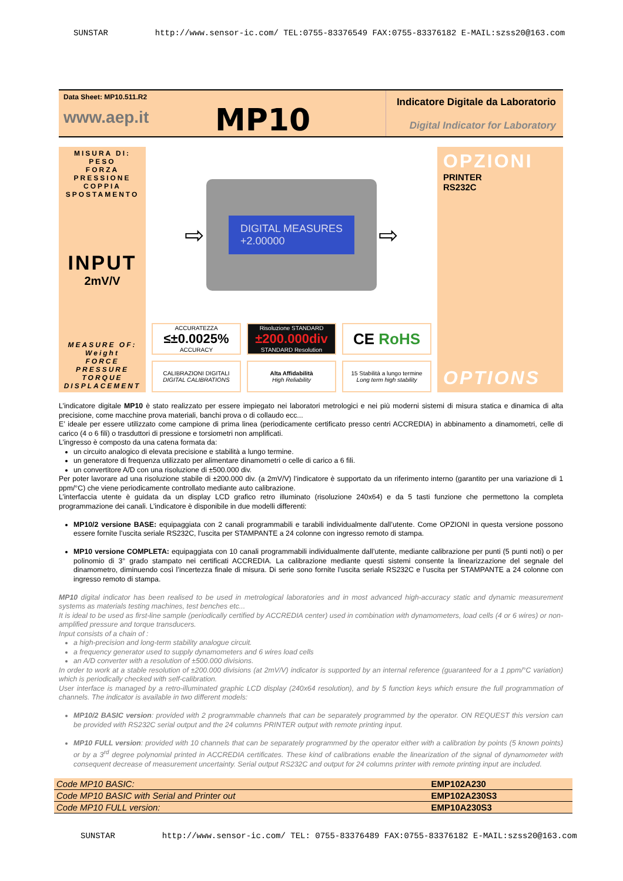SUNSTAR http://www.sensor-ic.com/ TEL:0755-83376549 FAX:0755-83376182 E-MAIL:szss20@163.com
Data Sheet: MP10.511.R2
www.aep.it
MP10
Indicatore Digitale da Laboratorio
Digital Indicator for Laboratory
MISURA DI:
PESO
FORZA
PRESSIONE
COPPIA
SPOSTAMENTO
INPUT
2mV/V
MEASURE OF:
Weight
FORCE
PRESSURE
TORQUE
DISPLACEMENT
⇨
DIGITAL MEASURES
+2.00000
⇨
ACCURATEZZA
≤±0.0025%
ACCURACY
Risoluzione STANDARD
±200.000div
STANDARD Resolution
CE RoHS
CALIBRAZIONI DIGITALI
DIGITAL CALIBRATIONS
Alta Affidabilità
High Reliability
15 Stabilità a lungo termine
Long term high stability
OPZIONI
PRINTER
RS232C
OPTIONS
L’indicatore digitale MP10 è stato realizzato per essere impiegato nei laboratori metrologici e nei più moderni sistemi di misura statica e dinamica di alta precisione, come macchine prova materiali, banchi prova o di collaudo ecc...
E’ ideale per essere utilizzato come campione di prima linea (periodicamente certificato presso centri ACCREDIA) in abbinamento a dinamometri, celle di carico (4 o 6 fili) o trasduttori di pressione e torsiometri non amplificati.
L’ingresso è composto da una catena formata da:
un circuito analogico di elevata precisione e stabilità a lungo termine.
un generatore di frequenza utilizzato per alimentare dinamometri o celle di carico a 6 fili.
un convertitore A/D con una risoluzione di ±500.000 div.
Per poter lavorare ad una risoluzione stabile di ±200.000 div. (a 2mV/V) l’indicatore è supportato da un riferimento interno (garantito per una variazione di 1 ppm/°C) che viene periodicamente controllato mediante auto calibrazione.
L’interfaccia utente è guidata da un display LCD grafico retro illuminato (risoluzione 240x64) e da 5 tasti funzione che permettono la completa programmazione dei canali. L’indicatore è disponibile in due modelli differenti:
MP10/2 versione BASE: equipaggiata con 2 canali programmabili e tarabili individualmente dall’utente. Come OPZIONI in questa versione possono essere fornite l’uscita seriale RS232C, l’uscita per STAMPANTE a 24 colonne con ingresso remoto di stampa.
MP10 versione COMPLETA: equipaggiata con 10 canali programmabili individualmente dall’utente, mediante calibrazione per punti (5 punti noti) o per polinomio di 3° grado stampato nei certificati ACCREDIA. La calibrazione mediante questi sistemi consente la linearizzazione del segnale del dinamometro, diminuendo così l’incertezza finale di misura. Di serie sono fornite l’uscita seriale RS232C e l’uscita per STAMPANTE a 24 colonne con ingresso remoto di stampa.
MP10 digital indicator has been realised to be used in metrological laboratories and in most advanced high-accuracy static and dynamic measurement systems as materials testing machines, test benches etc...
It is ideal to be used as first-line sample (periodically certified by ACCREDIA center) used in combination with dynamometers, load cells (4 or 6 wires) or non-amplified pressure and torque transducers.
Input consists of a chain of :
a high-precision and long-term stability analogue circuit.
a frequency generator used to supply dynamometers and 6 wires load cells
an A/D converter with a resolution of ±500.000 divisions.
In order to work at a stable resolution of ±200.000 divisions (at 2mV/V) indicator is supported by an internal reference (guaranteed for a 1 ppm/°C variation) which is periodically checked with self-calibration.
User interface is managed by a retro-illuminated graphic LCD display (240x64 resolution), and by 5 function keys which ensure the full programmation of channels. The indicator is available in two different models:
MP10/2 BASIC version: provided with 2 programmable channels that can be separately programmed by the operator. ON REQUEST this version can be provided with RS232C serial output and the 24 columns PRINTER output with remote printing input.
MP10 FULL version: provided with 10 channels that can be separately programmed by the operator either with a calibration by points (5 known points) or by a 3<sup>rd</sup> degree polynomial printed in ACCREDIA certificates. These kind of calibrations enable the linearization of the signal of dynamometer with consequent decrease of measurement uncertainty. Serial output RS232C and output for 24 columns printer with remote printing input are included.
| Code MP10 BASIC: | EMP102A230 |
| Code MP10 BASIC with Serial and Printer out | EMP102A230S3 |
| Code MP10 FULL version: | EMP10A230S3 |
SUNSTAR http://www.sensor-ic.com/ TEL: 0755-83376489 FAX:0755-83376182 E-MAIL:szss20@163.com